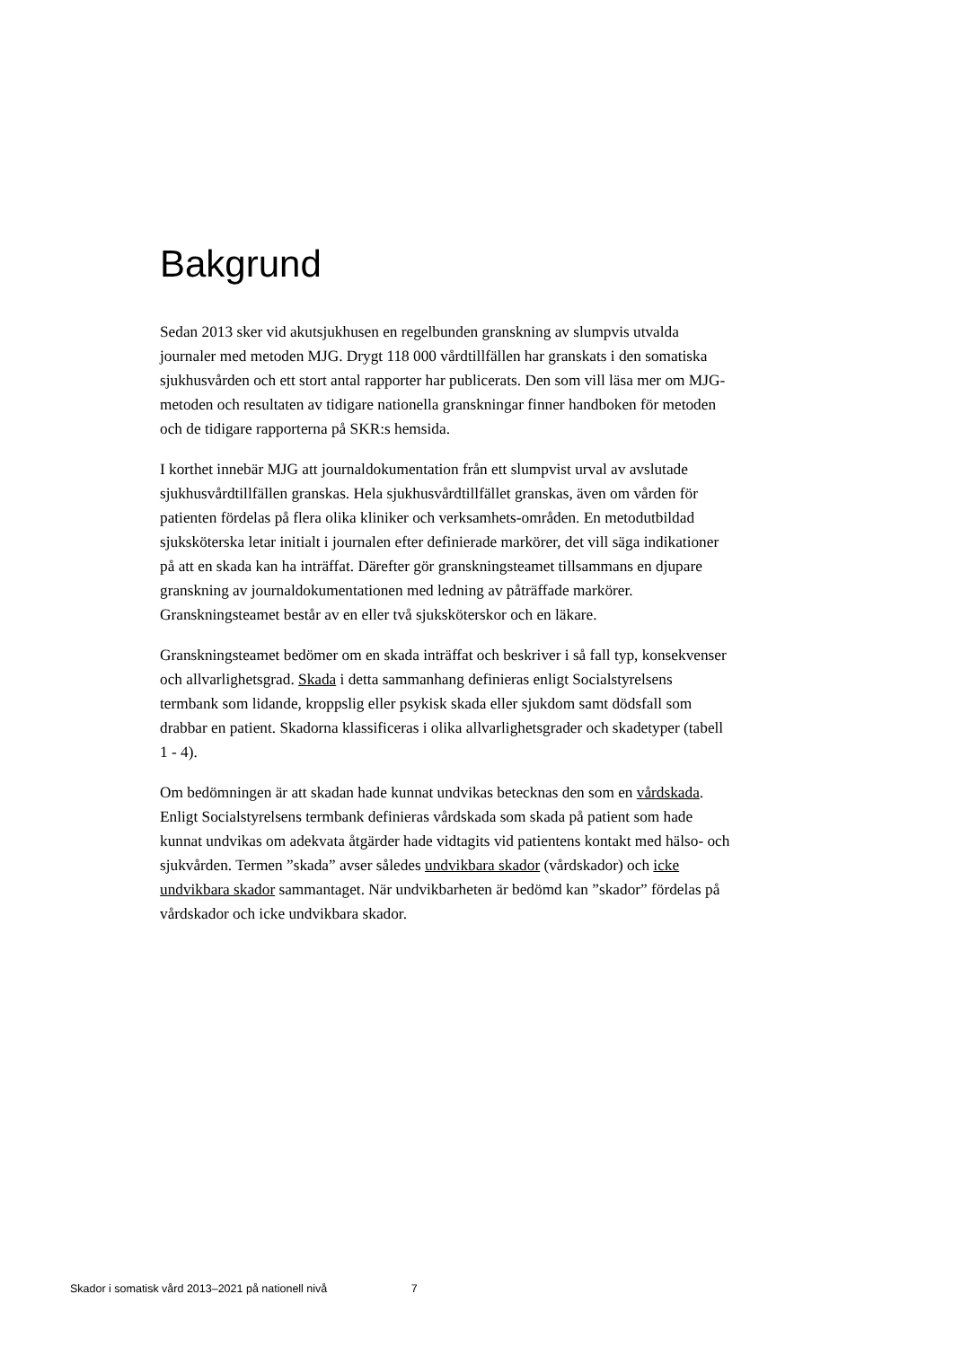Bakgrund
Sedan 2013 sker vid akutsjukhusen en regelbunden granskning av slumpvis utvalda journaler med metoden MJG. Drygt 118 000 vårdtillfällen har granskats i den somatiska sjukhusvården och ett stort antal rapporter har publicerats. Den som vill läsa mer om MJG-metoden och resultaten av tidigare nationella granskningar finner handboken för metoden och de tidigare rapporterna på SKR:s hemsida.
I korthet innebär MJG att journaldokumentation från ett slumpvist urval av avslutade sjukhusvårdtillfällen granskas. Hela sjukhusvårdtillfället granskas, även om vården för patienten fördelas på flera olika kliniker och verksamhets-områden. En metodutbildad sjuksköterska letar initialt i journalen efter definierade markörer, det vill säga indikationer på att en skada kan ha inträffat. Därefter gör granskningsteamet tillsammans en djupare granskning av journaldokumentationen med ledning av påträffade markörer. Granskningsteamet består av en eller två sjuksköterskor och en läkare.
Granskningsteamet bedömer om en skada inträffat och beskriver i så fall typ, konsekvenser och allvarlighetsgrad. Skada i detta sammanhang definieras enligt Socialstyrelsens termbank som lidande, kroppslig eller psykisk skada eller sjukdom samt dödsfall som drabbar en patient. Skadorna klassificeras i olika allvarlighetsgrader och skadetyper (tabell 1 - 4).
Om bedömningen är att skadan hade kunnat undvikas betecknas den som en vårdskada. Enligt Socialstyrelsens termbank definieras vårdskada som skada på patient som hade kunnat undvikas om adekvata åtgärder hade vidtagits vid patientens kontakt med hälso- och sjukvården. Termen ”skada” avser således undvikbara skador (vårdskador) och icke undvikbara skador sammantaget. När undvikbarheten är bedömd kan ”skador” fördelas på vårdskador och icke undvikbara skador.
Skador i somatisk vård 2013–2021 på nationell nivå 7